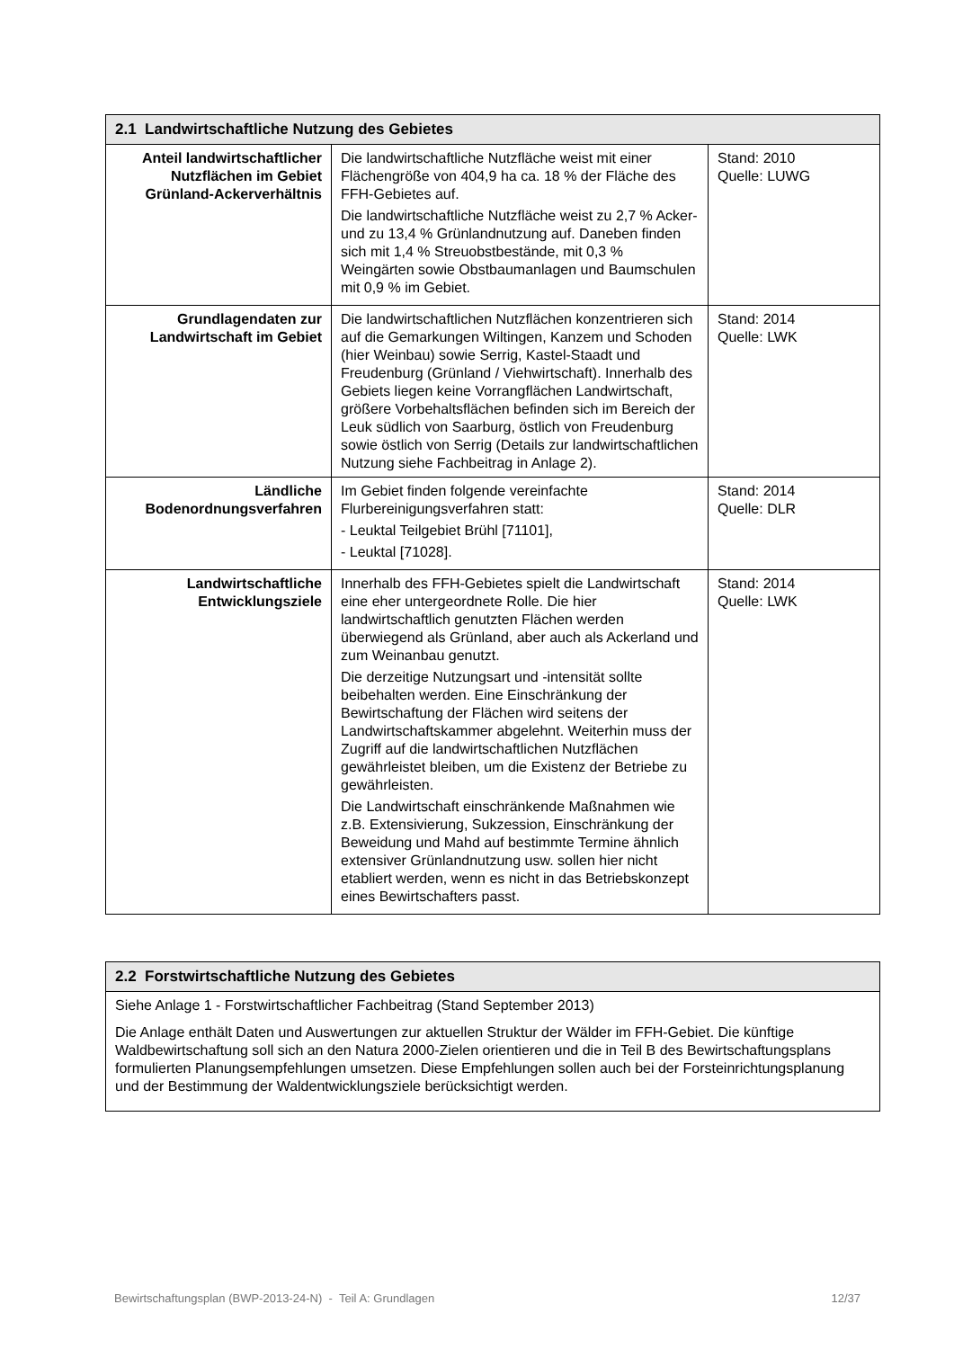| 2.1 Landwirtschaftliche Nutzung des Gebietes | | |
| --- | --- | --- |
| Anteil landwirtschaftlicher Nutzflächen im Gebiet Grünland-Ackerverhältnis | Die landwirtschaftliche Nutzfläche weist mit einer Flächengröße von 404,9 ha ca. 18 % der Fläche des FFH-Gebietes auf. Die landwirtschaftliche Nutzfläche weist zu 2,7 % Acker- und zu 13,4 % Grünlandnutzung auf. Daneben finden sich mit 1,4 % Streuobstbestände, mit 0,3 % Weingärten sowie Obstbaumanlagen und Baumschulen mit 0,9 % im Gebiet. | Stand: 2010 Quelle: LUWG |
| Grundlagendaten zur Landwirtschaft im Gebiet | Die landwirtschaftlichen Nutzflächen konzentrieren sich auf die Gemarkungen Wiltingen, Kanzem und Schoden (hier Weinbau) sowie Serrig, Kastel-Staadt und Freudenburg (Grünland / Viehwirtschaft). Innerhalb des Gebiets liegen keine Vorrangflächen Landwirtschaft, größere Vorbehaltsflächen befinden sich im Bereich der Leuk südlich von Saarburg, östlich von Freudenburg sowie östlich von Serrig (Details zur landwirtschaftlichen Nutzung siehe Fachbeitrag in Anlage 2). | Stand: 2014 Quelle: LWK |
| Ländliche Bodenordnungsverfahren | Im Gebiet finden folgende vereinfachte Flurbereinigungsverfahren statt: - Leuktal Teilgebiet Brühl [71101], - Leuktal [71028]. | Stand: 2014 Quelle: DLR |
| Landwirtschaftliche Entwicklungsziele | Innerhalb des FFH-Gebietes spielt die Landwirtschaft eine eher untergeordnete Rolle. Die hier landwirtschaftlich genutzten Flächen werden überwiegend als Grünland, aber auch als Ackerland und zum Weinanbau genutzt. Die derzeitige Nutzungsart und -intensität sollte beibehalten werden. Eine Einschränkung der Bewirtschaftung der Flächen wird seitens der Landwirtschaftskammer abgelehnt. Weiterhin muss der Zugriff auf die landwirtschaftlichen Nutzflächen gewährleistet bleiben, um die Existenz der Betriebe zu gewährleisten. Die Landwirtschaft einschränkende Maßnahmen wie z.B. Extensivierung, Sukzession, Einschränkung der Beweidung und Mahd auf bestimmte Termine ähnlich extensiver Grünlandnutzung usw. sollen hier nicht etabliert werden, wenn es nicht in das Betriebskonzept eines Bewirtschafters passt. | Stand: 2014 Quelle: LWK |
| 2.2 Forstwirtschaftliche Nutzung des Gebietes |
| --- |
| Siehe Anlage 1 - Forstwirtschaftlicher Fachbeitrag (Stand September 2013) Die Anlage enthält Daten und Auswertungen zur aktuellen Struktur der Wälder im FFH-Gebiet. Die künftige Waldbewirtschaftung soll sich an den Natura 2000-Zielen orientieren und die in Teil B des Bewirtschaftungsplans formulierten Planungsempfehlungen umsetzen. Diese Empfehlungen sollen auch bei der Forsteinrichtungsplanung und der Bestimmung der Waldentwicklungsziele berücksichtigt werden. |
Bewirtschaftungsplan (BWP-2013-24-N) - Teil A: Grundlagen 12/37